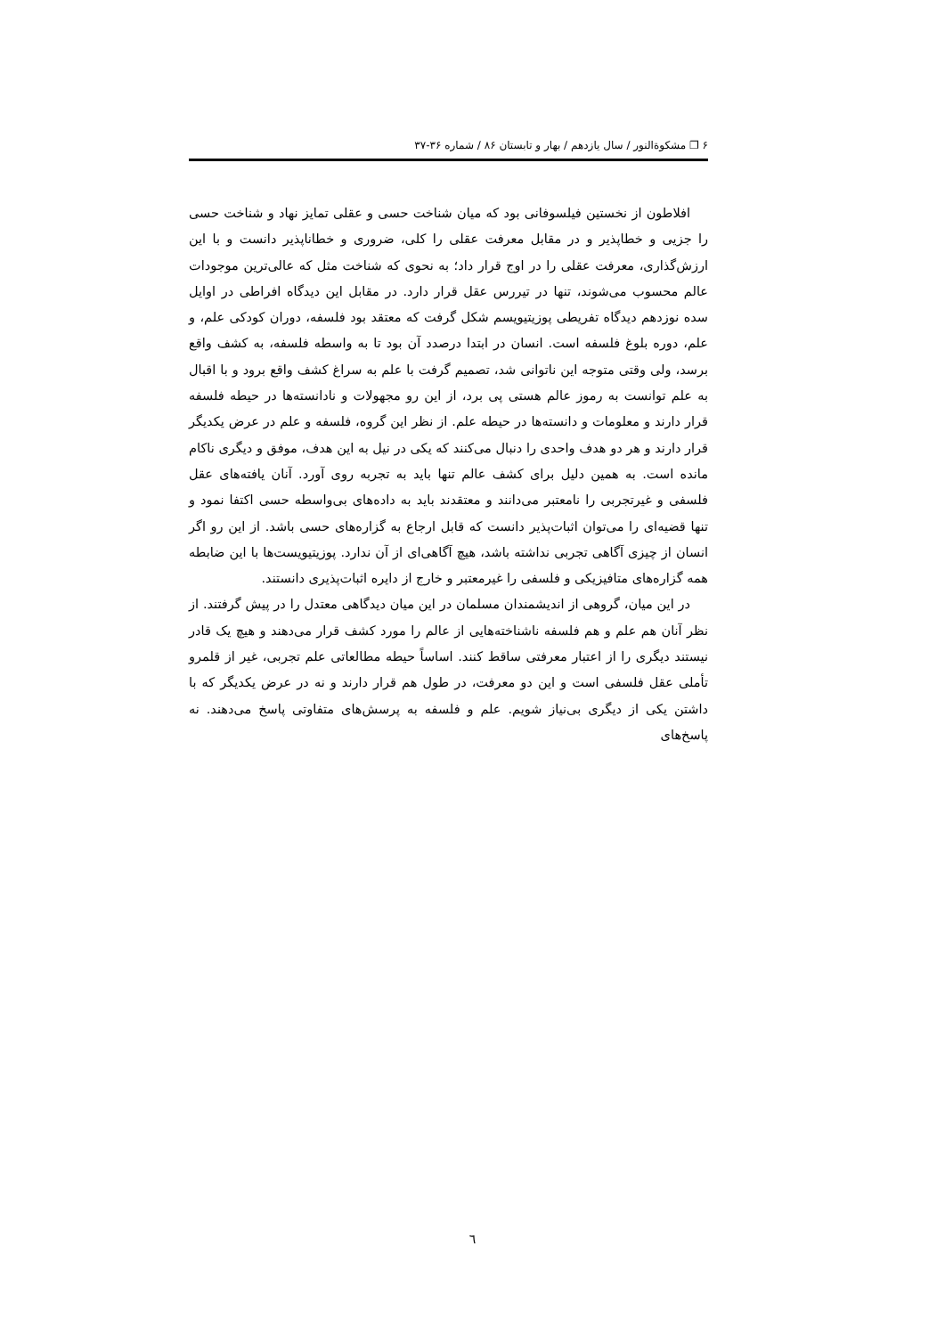۶ ❐ مشکوةالنور / سال یازدهم / بهار و تابستان ۸۶ / شماره ۳۶-۳۷
افلاطون از نخستین فیلسوفانی بود که میان شناخت حسی و عقلی تمایز نهاد و شناخت حسی را جزیی و خطاپذیر و در مقابل معرفت عقلی را کلی، ضروری و خطاناپذیر دانست و با این ارزش‌گذاری، معرفت عقلی را در اوج قرار داد؛ به نحوی که شناخت مثل که عالی‌ترین موجودات عالم محسوب می‌شوند، تنها در تیررس عقل قرار دارد. در مقابل این دیدگاه افراطی در اوایل سده نوزدهم دیدگاه تفریطی پوزیتیویسم شکل گرفت که معتقد بود فلسفه، دوران کودکی علم، و علم، دوره بلوغ فلسفه است. انسان در ابتدا درصدد آن بود تا به واسطه فلسفه، به کشف واقع برسد، ولی وقتی متوجه این ناتوانی شد، تصمیم گرفت با علم به سراغ کشف واقع برود و با اقبال به علم توانست به رموز عالم هستی پی برد، از این رو مجهولات و نادانسته‌ها در حیطه فلسفه قرار دارند و معلومات و دانسته‌ها در حیطه علم. از نظر این گروه، فلسفه و علم در عرض یکدیگر قرار دارند و هر دو هدف واحدی را دنبال می‌کنند که یکی در نیل به این هدف، موفق و دیگری ناکام مانده است. به همین دلیل برای کشف عالم تنها باید به تجربه روی آورد. آنان یافته‌های عقل فلسفی و غیرتجربی را نامعتبر می‌دانند و معتقدند باید به داده‌های بی‌واسطه حسی اکتفا نمود و تنها قضیه‌ای را می‌توان اثبات‌پذیر دانست که قابل ارجاع به گزاره‌های حسی باشد. از این رو اگر انسان از چیزی آگاهی تجربی نداشته باشد، هیچ آگاهی‌ای از آن ندارد. پوزیتیویست‌ها با این ضابطه همه گزاره‌های متافیزیکی و فلسفی را غیرمعتبر و خارج از دایره اثبات‌پذیری دانستند.
در این میان، گروهی از اندیشمندان مسلمان در این میان دیدگاهی معتدل را در پیش گرفتند. از نظر آنان هم علم و هم فلسفه ناشناخته‌هایی از عالم را مورد کشف قرار می‌دهند و هیچ یک قادر نیستند دیگری را از اعتبار معرفتی ساقط کنند. اساساً حیطه مطالعاتی علم تجربی، غیر از قلمرو تأملی عقل فلسفی است و این دو معرفت، در طول هم قرار دارند و نه در عرض یکدیگر که با داشتن یکی از دیگری بی‌نیاز شویم. علم و فلسفه به پرسش‌های متفاوتی پاسخ می‌دهند. نه پاسخ‌های
٦